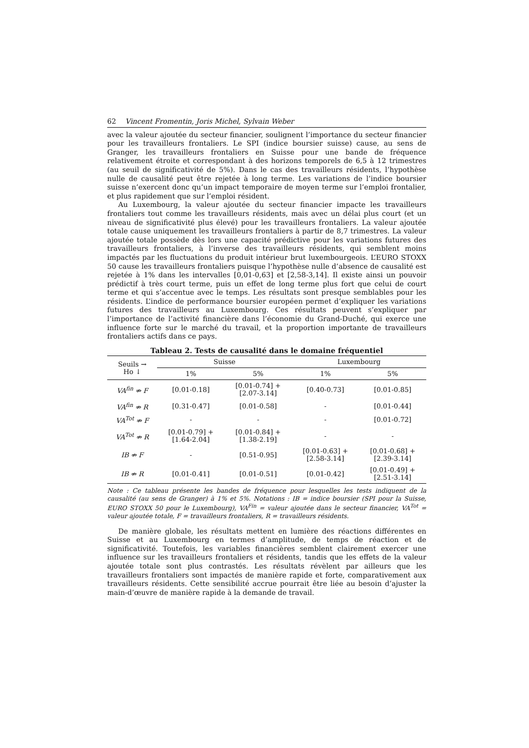62 Vincent Fromentin, Joris Michel, Sylvain Weber
avec la valeur ajoutée du secteur financier, soulignent l’importance du secteur financier pour les travailleurs frontaliers. Le SPI (indice boursier suisse) cause, au sens de Granger, les travailleurs frontaliers en Suisse pour une bande de fréquence relativement étroite et correspondant à des horizons temporels de 6,5 à 12 trimestres (au seuil de significativité de 5%). Dans le cas des travailleurs résidents, l’hypothèse nulle de causalité peut être rejetée à long terme. Les variations de l’indice boursier suisse n’exercent donc qu’un impact temporaire de moyen terme sur l’emploi frontalier, et plus rapidement que sur l’emploi résident.
Au Luxembourg, la valeur ajoutée du secteur financier impacte les travailleurs frontaliers tout comme les travailleurs résidents, mais avec un délai plus court (et un niveau de significativité plus élevé) pour les travailleurs frontaliers. La valeur ajoutée totale cause uniquement les travailleurs frontaliers à partir de 8,7 trimestres. La valeur ajoutée totale possède dès lors une capacité prédictive pour les variations futures des travailleurs frontaliers, à l’inverse des travailleurs résidents, qui semblent moins impactés par les fluctuations du produit intérieur brut luxembourgeois. L’EURO STOXX 50 cause les travailleurs frontaliers puisque l’hypothèse nulle d’absence de causalité est rejetée à 1% dans les intervalles [0,01-0,63] et [2,58-3,14]. Il existe ainsi un pouvoir prédictif à très court terme, puis un effet de long terme plus fort que celui de court terme et qui s’accentue avec le temps. Les résultats sont presque semblables pour les résidents. L’indice de performance boursier européen permet d’expliquer les variations futures des travailleurs au Luxembourg. Ces résultats peuvent s’expliquer par l’importance de l’activité financière dans l’économie du Grand-Duché, qui exerce une influence forte sur le marché du travail, et la proportion importante de travailleurs frontaliers actifs dans ce pays.
Tableau 2. Tests de causalité dans le domaine fréquentiel
| Seuils → Ho ↓ | Suisse | | Luxembourg | |
| --- | --- | --- | --- | --- |
| | 1% | 5% | 1% | 5% |
| VA<sup>fin</sup> ⇏ F | [0.01-0.18] | [0.01-0.74] + [2.07-3.14] | [0.40-0.73] | [0.01-0.85] |
| VA<sup>fin</sup> ⇏ R | [0.31-0.47] | [0.01-0.58] | - | [0.01-0.44] |
| VA<sup>Tot</sup> ⇏ F | - | - | - | [0.01-0.72] |
| VA<sup>Tot</sup> ⇏ R | [0.01-0.79] + [1.64-2.04] | [0.01-0.84] + [1.38-2.19] | - | - |
| IB ⇏ F | - | [0.51-0.95] | [0.01-0.63] + [2.58-3.14] | [0.01-0.68] + [2.39-3.14] |
| IB ⇏ R | [0.01-0.41] | [0.01-0.51] | [0.01-0.42] | [0.01-0.49] + [2.51-3.14] |
Note : Ce tableau présente les bandes de fréquence pour lesquelles les tests indiquent de la causalité (au sens de Granger) à 1% et 5%. Notations : IB = indice boursier (SPI pour la Suisse, EURO STOXX 50 pour le Luxembourg), VA<sup>Fin</sup> = valeur ajoutée dans le secteur financier, VA<sup>Tot</sup> = valeur ajoutée totale, F = travailleurs frontaliers, R = travailleurs résidents.
De manière globale, les résultats mettent en lumière des réactions différentes en Suisse et au Luxembourg en termes d’amplitude, de temps de réaction et de significativité. Toutefois, les variables financières semblent clairement exercer une influence sur les travailleurs frontaliers et résidents, tandis que les effets de la valeur ajoutée totale sont plus contrastés. Les résultats révèlent par ailleurs que les travailleurs frontaliers sont impactés de manière rapide et forte, comparativement aux travailleurs résidents. Cette sensibilité accrue pourrait être liée au besoin d’ajuster la main-d’œuvre de manière rapide à la demande de travail.